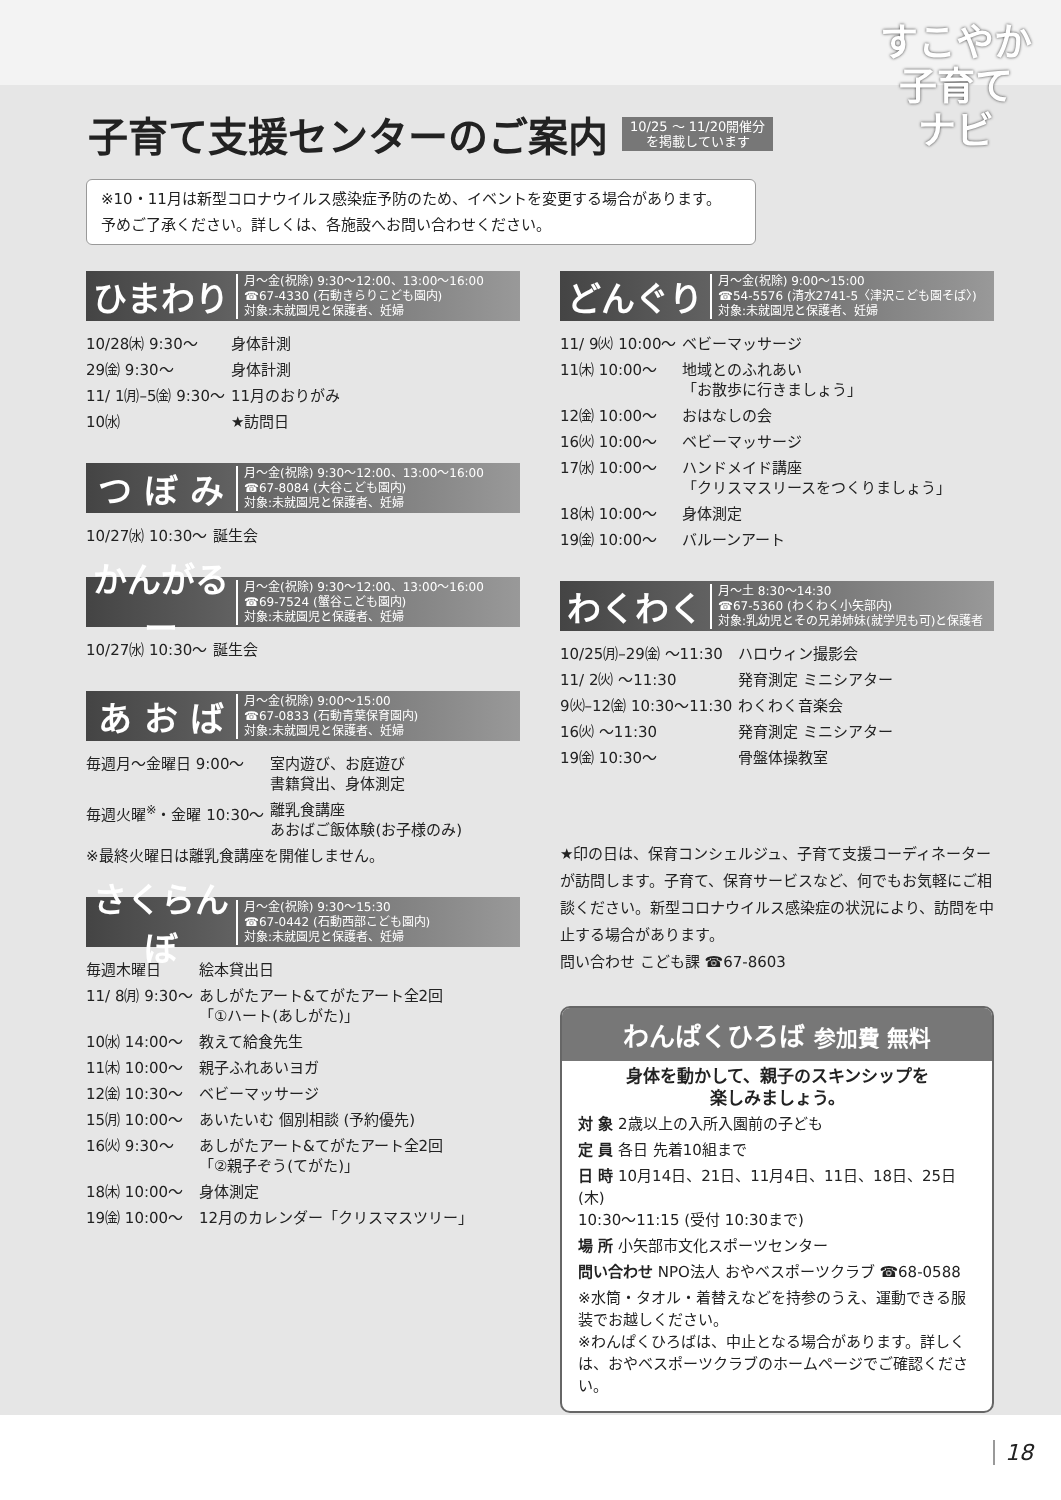すこやか
子育て
ナビ
子育て支援センターのご案内
10/25 ～ 11/20開催分
を掲載しています
※10・11月は新型コロナウイルス感染症予防のため、イベントを変更する場合があります。
予めご了承ください。詳しくは、各施設へお問い合わせください。
ひまわり 月～金(祝除) 9:30～12:00、13:00～16:00
☎67-4330 (石動きらりこども園内)
対象:未就園児と保護者、妊婦
| 10/28㈭ 9:30～ | 身体計測 |
| 29㈮ 9:30～ | 身体計測 |
| 11/ 1㈪–5㈮ 9:30～ | 11月のおりがみ |
| 10㈬ | ★訪問日 |
つ ぼ み 月～金(祝除) 9:30～12:00、13:00～16:00
☎67-8084 (大谷こども園内)
対象:未就園児と保護者、妊婦
| 10/27㈬ 10:30～ | 誕生会 |
かんがるー 月～金(祝除) 9:30～12:00、13:00～16:00
☎69-7524 (蟹谷こども園内)
対象:未就園児と保護者、妊婦
| 10/27㈬ 10:30～ | 誕生会 |
あ お ば 月～金(祝除) 9:00～15:00
☎67-0833 (石動青葉保育園内)
対象:未就園児と保護者、妊婦
| 毎週月～金曜日 9:00～ | 室内遊び、お庭遊び 書籍貸出、身体測定 |
| 毎週火曜<sup>※</sup>・金曜 10:30～ | 離乳食講座 あおばご飯体験(お子様のみ) |
| ※最終火曜日は離乳食講座を開催しません。 | |
さくらんぼ 月～金(祝除) 9:30～15:30
☎67-0442 (石動西部こども園内)
対象:未就園児と保護者、妊婦
| 毎週木曜日 | 絵本貸出日 |
| 11/ 8㈪ 9:30～ | あしがたアート&てがたアート全2回 「①ハート(あしがた)」 |
| 10㈬ 14:00～ | 教えて給食先生 |
| 11㈭ 10:00～ | 親子ふれあいヨガ |
| 12㈮ 10:30～ | ベビーマッサージ |
| 15㈪ 10:00～ | あいたいむ 個別相談 (予約優先) |
| 16㈫ 9:30～ | あしがたアート&てがたアート全2回 「②親子ぞう(てがた)」 |
| 18㈭ 10:00～ | 身体測定 |
| 19㈮ 10:00～ | 12月のカレンダー「クリスマスツリー」 |
どんぐり 月～金(祝除) 9:00～15:00
☎54-5576 (清水2741-5〈津沢こども園そば〉)
対象:未就園児と保護者、妊婦
| 11/ 9㈫ 10:00～ | ベビーマッサージ |
| 11㈭ 10:00～ | 地域とのふれあい 「お散歩に行きましょう」 |
| 12㈮ 10:00～ | おはなしの会 |
| 16㈫ 10:00～ | ベビーマッサージ |
| 17㈬ 10:00～ | ハンドメイド講座 「クリスマスリースをつくりましょう」 |
| 18㈭ 10:00～ | 身体測定 |
| 19㈮ 10:00～ | バルーンアート |
わくわく 月～土 8:30～14:30
☎67-5360 (わくわく小矢部内)
対象:乳幼児とその兄弟姉妹(就学児も可)と保護者
| 10/25㈪–29㈮ ～11:30 | ハロウィン撮影会 |
| 11/ 2㈫ ～11:30 | 発育測定 ミニシアター |
| 9㈫–12㈮ 10:30～11:30 | わくわく音楽会 |
| 16㈫ ～11:30 | 発育測定 ミニシアター |
| 19㈮ 10:30～ | 骨盤体操教室 |
★印の日は、保育コンシェルジュ、子育て支援コーディネーターが訪問します。子育て、保育サービスなど、何でもお気軽にご相談ください。新型コロナウイルス感染症の状況により、訪問を中止する場合があります。
問い合わせ こども課 ☎67-8603
わんぱくひろば 参加費 無料
身体を動かして、親子のスキンシップを
楽しみましょう。
対 象 2歳以上の入所入園前の子ども
定 員 各日 先着10組まで
日 時 10月14日、21日、11月4日、11日、18日、25日(木)
10:30～11:15 (受付 10:30まで)
場 所 小矢部市文化スポーツセンター
問い合わせ NPO法人 おやベスポーツクラブ ☎68-0588
※水筒・タオル・着替えなどを持参のうえ、運動できる服装でお越しください。
※わんぱくひろばは、中止となる場合があります。詳しくは、おやベスポーツクラブのホームページでご確認ください。
18